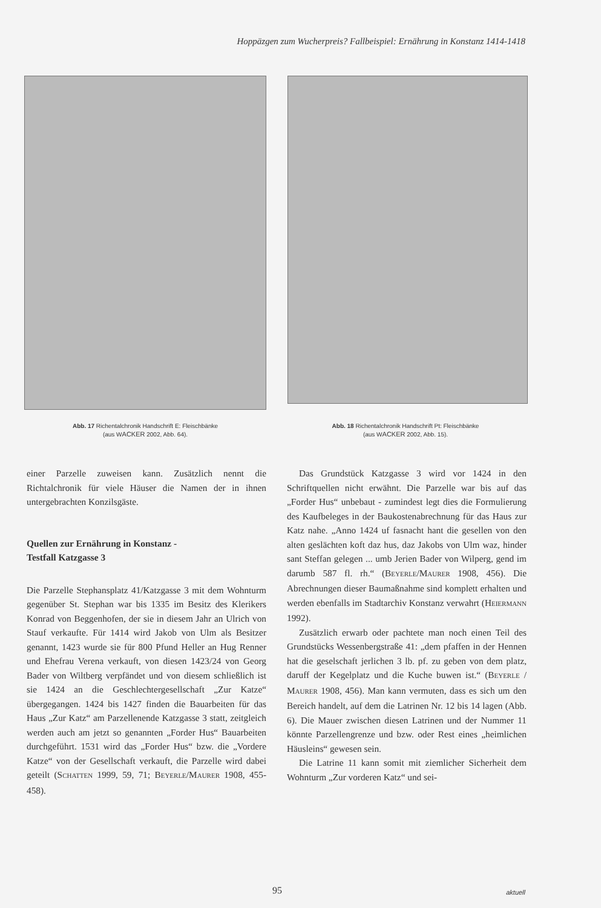Hoppäzgen zum Wucherpreis? Fallbeispiel: Ernährung in Konstanz 1414-1418
Abb. 17 Richentalchronik Handschrift E: Fleischbänke
(aus WACKER 2002, Abb. 64).
Abb. 18 Richentalchronik Handschrift Pt: Fleischbänke
(aus WACKER 2002, Abb. 15).
einer Parzelle zuweisen kann. Zusätzlich nennt die Richtalchronik für viele Häuser die Namen der in ihnen untergebrachten Konzilsgäste.
Quellen zur Ernährung in Konstanz -
Testfall Katzgasse 3
Die Parzelle Stephansplatz 41/Katzgasse 3 mit dem Wohnturm gegenüber St. Stephan war bis 1335 im Besitz des Klerikers Konrad von Beggenhofen, der sie in diesem Jahr an Ulrich von Stauf verkaufte. Für 1414 wird Jakob von Ulm als Besitzer genannt, 1423 wurde sie für 800 Pfund Heller an Hug Renner und Ehefrau Verena verkauft, von diesen 1423/24 von Georg Bader von Wiltberg verpfändet und von diesem schließlich ist sie 1424 an die Geschlechtergesellschaft „Zur Katze“ übergegangen. 1424 bis 1427 finden die Bauarbeiten für das Haus „Zur Katz“ am Parzellenende Katzgasse 3 statt, zeitgleich werden auch am jetzt so genannten „Forder Hus“ Bauarbeiten durchgeführt. 1531 wird das „Forder Hus“ bzw. die „Vordere Katze“ von der Gesellschaft verkauft, die Parzelle wird dabei geteilt (SCHATTEN 1999, 59, 71; BEYERLE/MAURER 1908, 455-458).
Das Grundstück Katzgasse 3 wird vor 1424 in den Schriftquellen nicht erwähnt. Die Parzelle war bis auf das „Forder Hus“ unbebaut - zumindest legt dies die Formulierung des Kaufbeleges in der Baukostenabrechnung für das Haus zur Katz nahe. „Anno 1424 uf fasnacht hant die gesellen von den alten geslächten koft daz hus, daz Jakobs von Ulm waz, hinder sant Steffan gelegen ... umb Jerien Bader von Wilperg, gend im darumb 587 fl. rh.“ (BEYERLE/MAURER 1908, 456). Die Abrechnungen dieser Baumaßnahme sind komplett erhalten und werden ebenfalls im Stadtarchiv Konstanz verwahrt (HEIERMANN 1992).
Zusätzlich erwarb oder pachtete man noch einen Teil des Grundstücks Wessenbergstraße 41: „dem pfaffen in der Hennen hat die geselschaft jerlichen 3 lb. pf. zu geben von dem platz, daruff der Kegelplatz und die Kuche buwen ist.“ (BEYERLE / MAURER 1908, 456). Man kann vermuten, dass es sich um den Bereich handelt, auf dem die Latrinen Nr. 12 bis 14 lagen (Abb. 6). Die Mauer zwischen diesen Latrinen und der Nummer 11 könnte Parzellengrenze und bzw. oder Rest eines „heimlichen Häusleins“ gewesen sein.
Die Latrine 11 kann somit mit ziemlicher Sicherheit dem Wohnturm „Zur vorderen Katz“ und sei-
95 aktuell